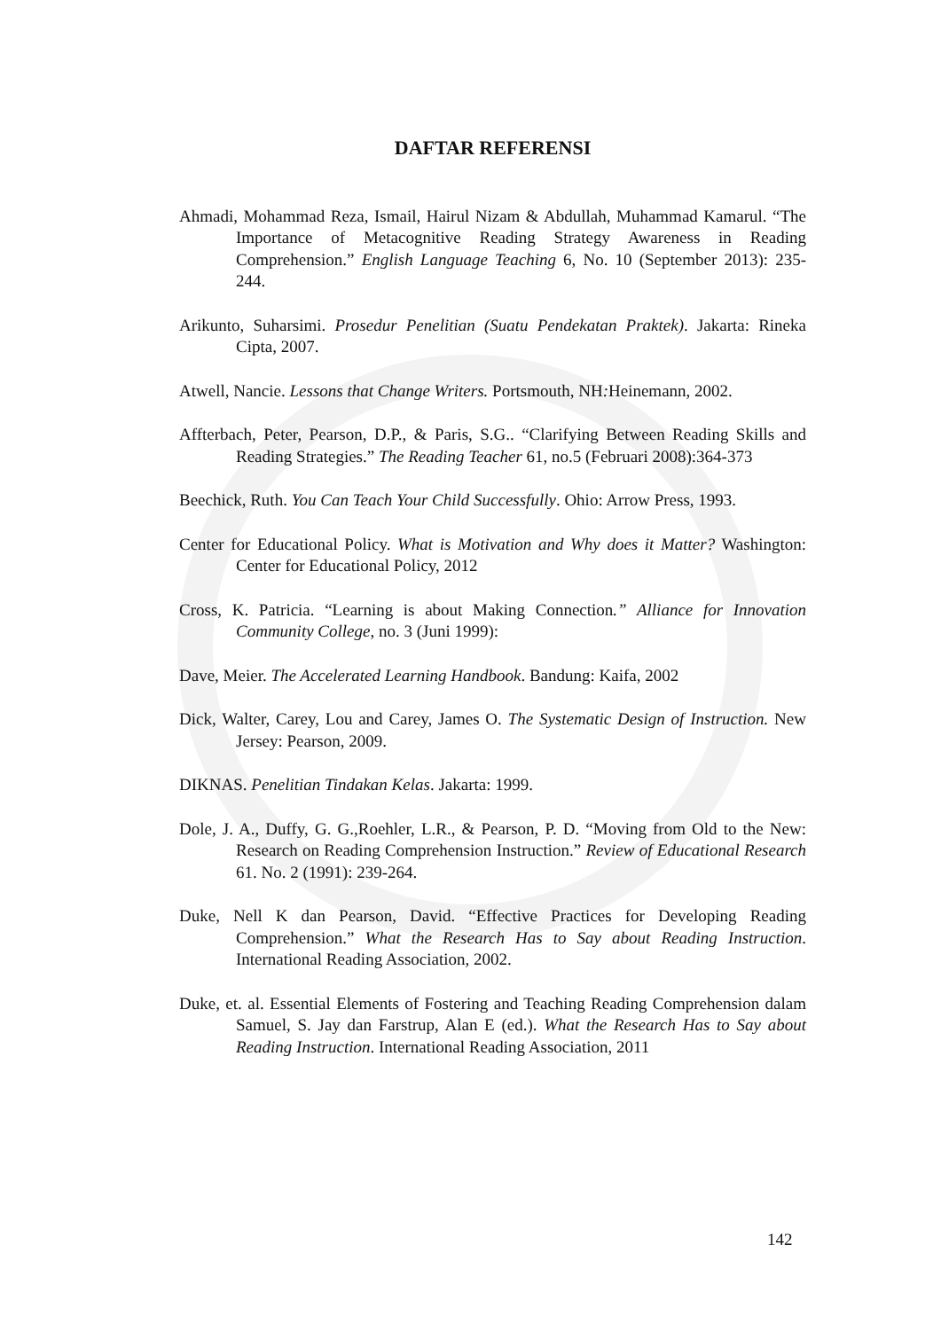DAFTAR REFERENSI
Ahmadi, Mohammad Reza, Ismail, Hairul Nizam & Abdullah, Muhammad Kamarul. “The Importance of Metacognitive Reading Strategy Awareness in Reading Comprehension.” English Language Teaching 6, No. 10 (September 2013): 235-244.
Arikunto, Suharsimi. Prosedur Penelitian (Suatu Pendekatan Praktek). Jakarta: Rineka Cipta, 2007.
Atwell, Nancie. Lessons that Change Writers. Portsmouth, NH: Heinemann, 2002.
Affterbach, Peter, Pearson, D.P., & Paris, S.G.. “Clarifying Between Reading Skills and Reading Strategies.” The Reading Teacher 61, no.5 (Februari 2008):364-373
Beechick, Ruth. You Can Teach Your Child Successfully. Ohio: Arrow Press, 1993.
Center for Educational Policy. What is Motivation and Why does it Matter? Washington: Center for Educational Policy, 2012
Cross, K. Patricia. “Learning is about Making Connection.” Alliance for Innovation Community College, no. 3 (Juni 1999):
Dave, Meier. The Accelerated Learning Handbook. Bandung: Kaifa, 2002
Dick, Walter, Carey, Lou and Carey, James O. The Systematic Design of Instruction. New Jersey: Pearson, 2009.
DIKNAS. Penelitian Tindakan Kelas. Jakarta: 1999.
Dole, J. A., Duffy, G. G.,Roehler, L.R., & Pearson, P. D. “Moving from Old to the New: Research on Reading Comprehension Instruction.” Review of Educational Research 61. No. 2 (1991): 239-264.
Duke, Nell K dan Pearson, David. “Effective Practices for Developing Reading Comprehension.” What the Research Has to Say about Reading Instruction. International Reading Association, 2002.
Duke, et. al. Essential Elements of Fostering and Teaching Reading Comprehension dalam Samuel, S. Jay dan Farstrup, Alan E (ed.). What the Research Has to Say about Reading Instruction. International Reading Association, 2011
142